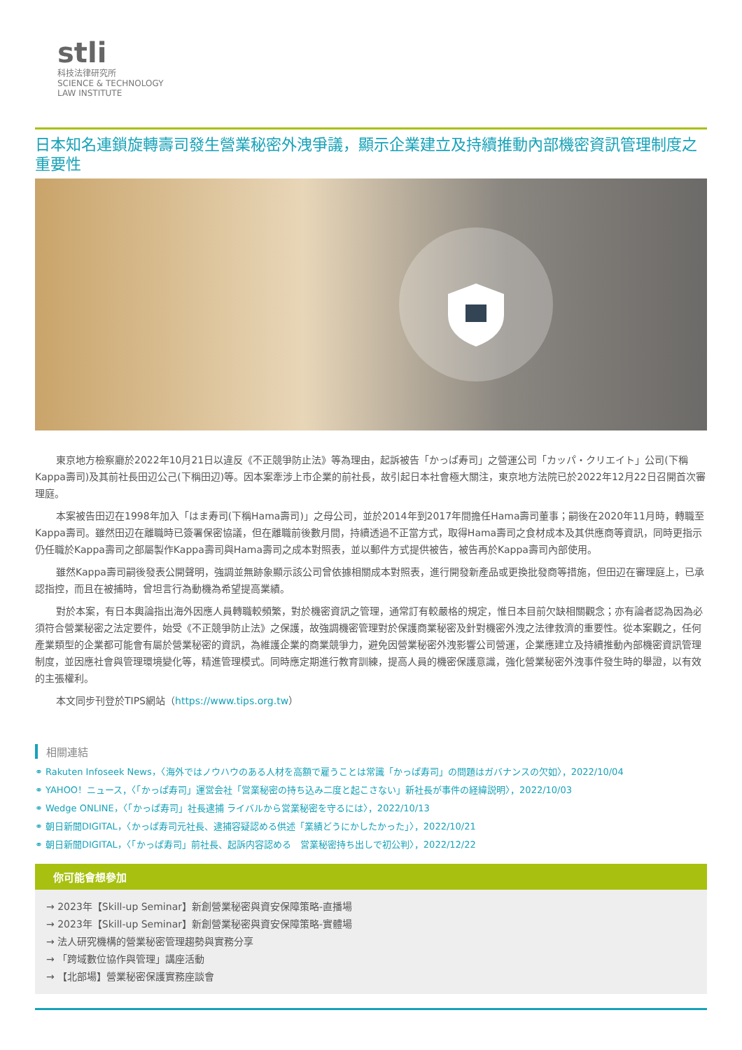stli
科技法律研究所
SCIENCE & TECHNOLOGY
LAW INSTITUTE
日本知名連鎖旋轉壽司發生營業秘密外洩爭議，顯示企業建立及持續推動內部機密資訊管理制度之重要性
東京地方檢察廳於2022年10月21日以違反《不正競爭防止法》等為理由，起訴被告「かっぱ寿司」之營運公司「カッパ・クリエイト」公司(下稱Kappa壽司)及其前社長田辺公己(下稱田辺)等。因本案牽涉上市企業的前社長，故引起日本社會極大關注，東京地方法院已於2022年12月22日召開首次審理庭。
本案被告田辺在1998年加入「はま寿司(下稱Hama壽司)」之母公司，並於2014年到2017年間擔任Hama壽司董事；嗣後在2020年11月時，轉職至Kappa壽司。雖然田辺在離職時已簽署保密協議，但在離職前後數月間，持續透過不正當方式，取得Hama壽司之食材成本及其供應商等資訊，同時更指示仍任職於Kappa壽司之部屬製作Kappa壽司與Hama壽司之成本對照表，並以郵件方式提供被告，被告再於Kappa壽司內部使用。
雖然Kappa壽司嗣後發表公開聲明，強調並無跡象顯示該公司曾依據相關成本對照表，進行開發新產品或更換批發商等措施，但田辺在審理庭上，已承認指控，而且在被捕時，曾坦言行為動機為希望提高業績。
對於本案，有日本輿論指出海外因應人員轉職較頻繁，對於機密資訊之管理，通常訂有較嚴格的規定，惟日本目前欠缺相關觀念；亦有論者認為因為必須符合營業秘密之法定要件，始受《不正競爭防止法》之保護，故強調機密管理對於保護商業秘密及針對機密外洩之法律救濟的重要性。從本案觀之，任何產業類型的企業都可能會有屬於營業秘密的資訊，為維護企業的商業競爭力，避免因營業秘密外洩影響公司營運，企業應建立及持續推動內部機密資訊管理制度，並因應社會與管理環境變化等，精進管理模式。同時應定期進行教育訓練，提高人員的機密保護意識，強化營業秘密外洩事件發生時的舉證，以有效的主張權利。
本文同步刊登於TIPS網站（https://www.tips.org.tw）
相關連結
⚭ Rakuten Infoseek News，〈海外ではノウハウのある人材を高額で雇うことは常識「かっぱ寿司」の問題はガバナンスの欠如〉，2022/10/04
⚭ YAHOO！ニュース，〈「かっぱ寿司」運営会社「営業秘密の持ち込み二度と起こさない」新社長が事件の経緯説明〉，2022/10/03
⚭ Wedge ONLINE，〈「かっぱ寿司」社長逮捕 ライバルから営業秘密を守るには〉，2022/10/13
⚭ 朝日新聞DIGITAL，〈かっぱ寿司元社長、逮捕容疑認める供述「業績どうにかしたかった」〉，2022/10/21
⚭ 朝日新聞DIGITAL，〈「かっぱ寿司」前社長、起訴内容認める　営業秘密持ち出しで初公判〉，2022/12/22
你可能會想參加
→ 2023年【Skill-up Seminar】新創營業秘密與資安保障策略-直播場
→ 2023年【Skill-up Seminar】新創營業秘密與資安保障策略-實體場
→ 法人研究機構的營業秘密管理趨勢與實務分享
→ 「跨域數位協作與管理」講座活動
→ 【北部場】營業秘密保護實務座談會